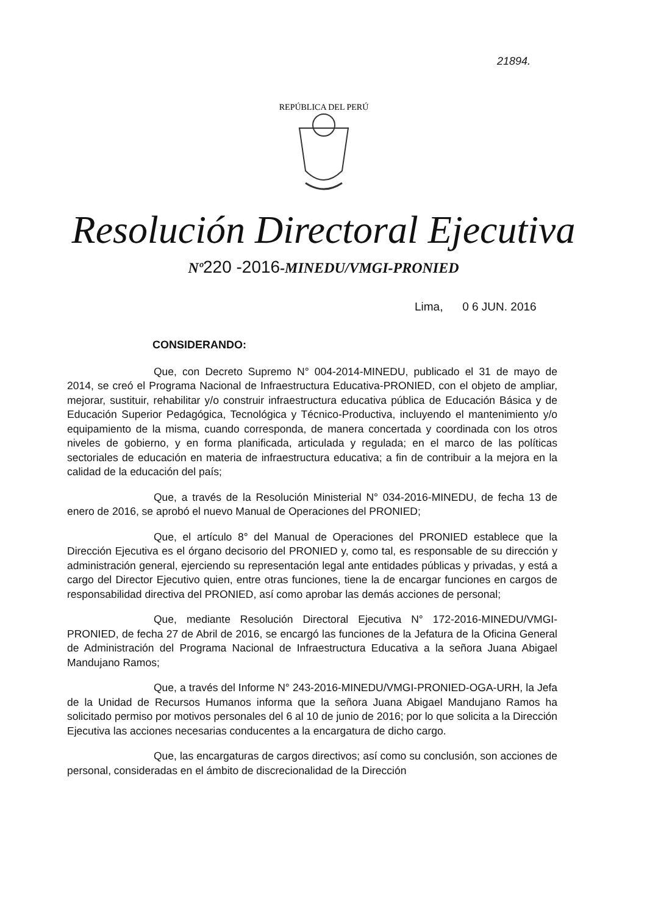21894.
REPÚBLICA DEL PERÚ
Resolución Directoral Ejecutiva
Nº220 -2016-MINEDU/VMGI-PRONIED
Lima, 0 6 JUN. 2016
CONSIDERANDO:
Que, con Decreto Supremo N° 004-2014-MINEDU, publicado el 31 de mayo de 2014, se creó el Programa Nacional de Infraestructura Educativa-PRONIED, con el objeto de ampliar, mejorar, sustituir, rehabilitar y/o construir infraestructura educativa pública de Educación Básica y de Educación Superior Pedagógica, Tecnológica y Técnico-Productiva, incluyendo el mantenimiento y/o equipamiento de la misma, cuando corresponda, de manera concertada y coordinada con los otros niveles de gobierno, y en forma planificada, articulada y regulada; en el marco de las políticas sectoriales de educación en materia de infraestructura educativa; a fin de contribuir a la mejora en la calidad de la educación del país;
Que, a través de la Resolución Ministerial N° 034-2016-MINEDU, de fecha 13 de enero de 2016, se aprobó el nuevo Manual de Operaciones del PRONIED;
Que, el artículo 8° del Manual de Operaciones del PRONIED establece que la Dirección Ejecutiva es el órgano decisorio del PRONIED y, como tal, es responsable de su dirección y administración general, ejerciendo su representación legal ante entidades públicas y privadas, y está a cargo del Director Ejecutivo quien, entre otras funciones, tiene la de encargar funciones en cargos de responsabilidad directiva del PRONIED, así como aprobar las demás acciones de personal;
Que, mediante Resolución Directoral Ejecutiva N° 172-2016-MINEDU/VMGI-PRONIED, de fecha 27 de Abril de 2016, se encargó las funciones de la Jefatura de la Oficina General de Administración del Programa Nacional de Infraestructura Educativa a la señora Juana Abigael Mandujano Ramos;
Que, a través del Informe N° 243-2016-MINEDU/VMGI-PRONIED-OGA-URH, la Jefa de la Unidad de Recursos Humanos informa que la señora Juana Abigael Mandujano Ramos ha solicitado permiso por motivos personales del 6 al 10 de junio de 2016; por lo que solicita a la Dirección Ejecutiva las acciones necesarias conducentes a la encargatura de dicho cargo.
Que, las encargaturas de cargos directivos; así como su conclusión, son acciones de personal, consideradas en el ámbito de discrecionalidad de la Dirección